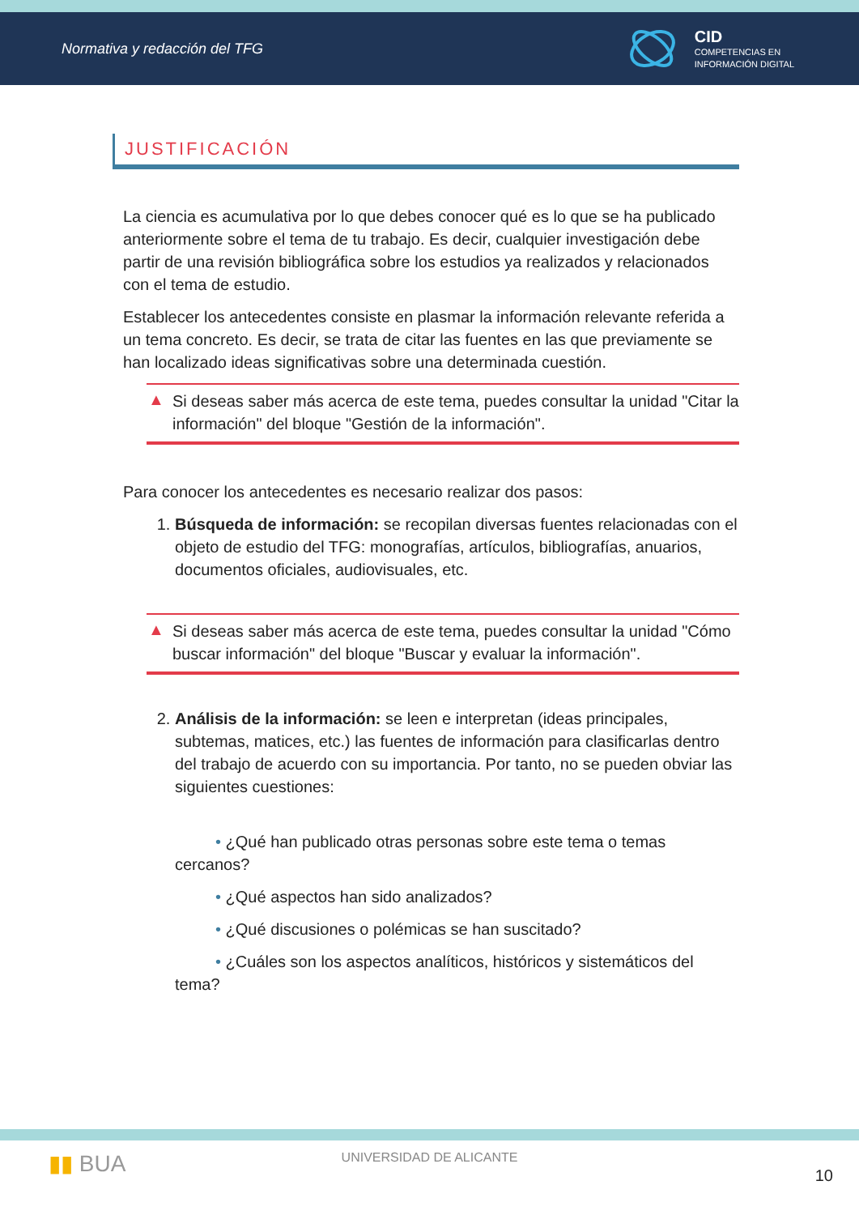Normativa y redacción del TFG
CID
COMPETENCIAS EN
INFORMACIÓN DIGITAL
JUSTIFICACIÓN
La ciencia es acumulativa por lo que debes conocer qué es lo que se ha publicado anteriormente sobre el tema de tu trabajo. Es decir, cualquier investigación debe partir de una revisión bibliográfica sobre los estudios ya realizados y relacionados con el tema de estudio.
Establecer los antecedentes consiste en plasmar la información relevante referida a un tema concreto. Es decir, se trata de citar las fuentes en las que previamente se han localizado ideas significativas sobre una determinada cuestión.
▲ Si deseas saber más acerca de este tema, puedes consultar la unidad "Citar la información" del bloque "Gestión de la información".
Para conocer los antecedentes es necesario realizar dos pasos:
1. Búsqueda de información: se recopilan diversas fuentes relacionadas con el objeto de estudio del TFG: monografías, artículos, bibliografías, anuarios, documentos oficiales, audiovisuales, etc.
▲ Si deseas saber más acerca de este tema, puedes consultar la unidad "Cómo buscar información" del bloque "Buscar y evaluar la información".
2. Análisis de la información: se leen e interpretan (ideas principales, subtemas, matices, etc.) las fuentes de información para clasificarlas dentro del trabajo de acuerdo con su importancia. Por tanto, no se pueden obviar las siguientes cuestiones:
• ¿Qué han publicado otras personas sobre este tema o temas cercanos?
• ¿Qué aspectos han sido analizados?
• ¿Qué discusiones o polémicas se han suscitado?
• ¿Cuáles son los aspectos analíticos, históricos y sistemáticos del tema?
▮▮ BUA
UNIVERSIDAD DE ALICANTE
10